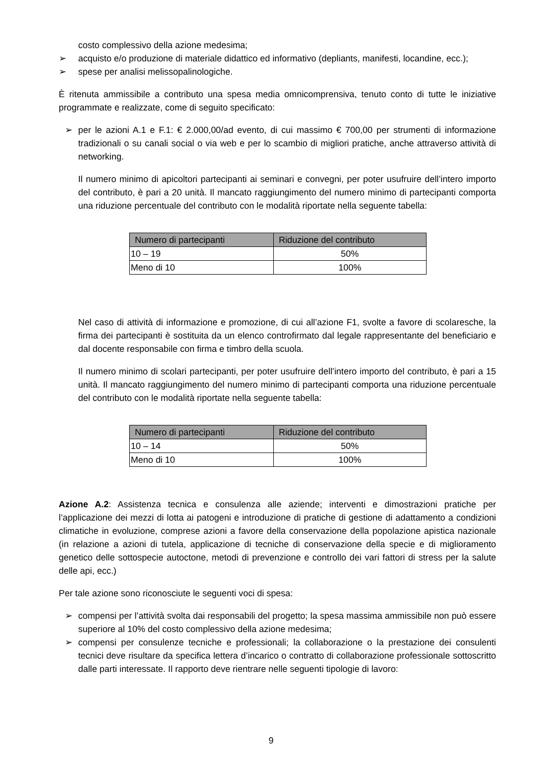costo complessivo della azione medesima;
➢ acquisto e/o produzione di materiale didattico ed informativo (depliants, manifesti, locandine, ecc.);
➢ spese per analisi melissopalinologiche.
È ritenuta ammissibile a contributo una spesa media omnicomprensiva, tenuto conto di tutte le iniziative programmate e realizzate, come di seguito specificato:
➢ per le azioni A.1 e F.1: € 2.000,00/ad evento, di cui massimo € 700,00 per strumenti di informazione tradizionali o su canali social o via web e per lo scambio di migliori pratiche, anche attraverso attività di networking.
Il numero minimo di apicoltori partecipanti ai seminari e convegni, per poter usufruire dell’intero importo del contributo, è pari a 20 unità. Il mancato raggiungimento del numero minimo di partecipanti comporta una riduzione percentuale del contributo con le modalità riportate nella seguente tabella:
| Numero di partecipanti | Riduzione del contributo |
| --- | --- |
| 10 – 19 | 50% |
| Meno di 10 | 100% |
Nel caso di attività di informazione e promozione, di cui all’azione F1, svolte a favore di scolaresche, la firma dei partecipanti è sostituita da un elenco controfirmato dal legale rappresentante del beneficiario e dal docente responsabile con firma e timbro della scuola.
Il numero minimo di scolari partecipanti, per poter usufruire dell’intero importo del contributo, è pari a 15 unità. Il mancato raggiungimento del numero minimo di partecipanti comporta una riduzione percentuale del contributo con le modalità riportate nella seguente tabella:
| Numero di partecipanti | Riduzione del contributo |
| --- | --- |
| 10 – 14 | 50% |
| Meno di 10 | 100% |
Azione A.2: Assistenza tecnica e consulenza alle aziende; interventi e dimostrazioni pratiche per l’applicazione dei mezzi di lotta ai patogeni e introduzione di pratiche di gestione di adattamento a condizioni climatiche in evoluzione, comprese azioni a favore della conservazione della popolazione apistica nazionale (in relazione a azioni di tutela, applicazione di tecniche di conservazione della specie e di miglioramento genetico delle sottospecie autoctone, metodi di prevenzione e controllo dei vari fattori di stress per la salute delle api, ecc.)
Per tale azione sono riconosciute le seguenti voci di spesa:
➢ compensi per l’attività svolta dai responsabili del progetto; la spesa massima ammissibile non può essere superiore al 10% del costo complessivo della azione medesima;
➢ compensi per consulenze tecniche e professionali; la collaborazione o la prestazione dei consulenti tecnici deve risultare da specifica lettera d’incarico o contratto di collaborazione professionale sottoscritto dalle parti interessate. Il rapporto deve rientrare nelle seguenti tipologie di lavoro:
9